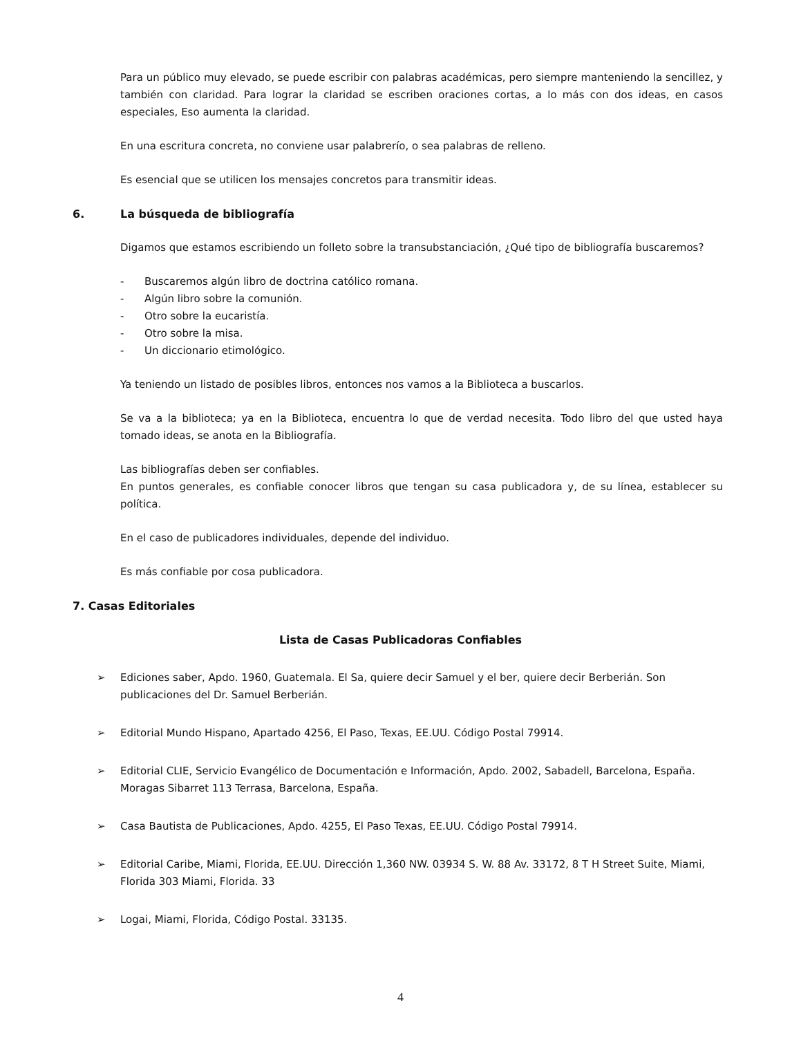Para un público muy elevado, se puede escribir con palabras académicas, pero siempre manteniendo la sencillez, y también con claridad. Para lograr la claridad se escriben oraciones cortas, a lo más con dos ideas, en casos especiales, Eso aumenta la claridad.
En una escritura concreta, no conviene usar palabrerío, o sea palabras de relleno.
Es esencial que se utilicen los mensajes concretos para transmitir ideas.
6. La búsqueda de bibliografía
Digamos que estamos escribiendo un folleto sobre la transubstanciación, ¿Qué tipo de bibliografía buscaremos?
- Buscaremos algún libro de doctrina católico romana.
- Algún libro sobre la comunión.
- Otro sobre la eucaristía.
- Otro sobre la misa.
- Un diccionario etimológico.
Ya teniendo un listado de posibles libros, entonces nos vamos a la Biblioteca a buscarlos.
Se va a la biblioteca; ya en la Biblioteca, encuentra lo que de verdad necesita. Todo libro del que usted haya tomado ideas, se anota en la Bibliografía.
Las bibliografías deben ser confiables.
En puntos generales, es confiable conocer libros que tengan su casa publicadora y, de su línea, establecer su política.
En el caso de publicadores individuales, depende del individuo.
Es más confiable por cosa publicadora.
7. Casas Editoriales
Lista de Casas Publicadoras Confiables
➢ Ediciones saber, Apdo. 1960, Guatemala. El Sa, quiere decir Samuel y el ber, quiere decir Berberián. Son publicaciones del Dr. Samuel Berberián.
➢ Editorial Mundo Hispano, Apartado 4256, El Paso, Texas, EE.UU. Código Postal 79914.
➢ Editorial CLIE, Servicio Evangélico de Documentación e Información, Apdo. 2002, Sabadell, Barcelona, España. Moragas Sibarret 113 Terrasa, Barcelona, España.
➢ Casa Bautista de Publicaciones, Apdo. 4255, El Paso Texas, EE.UU. Código Postal 79914.
➢ Editorial Caribe, Miami, Florida, EE.UU. Dirección 1,360 NW. 03934 S. W. 88 Av. 33172, 8 T H Street Suite, Miami, Florida 303 Miami, Florida. 33
➢ Logai, Miami, Florida, Código Postal. 33135.
4